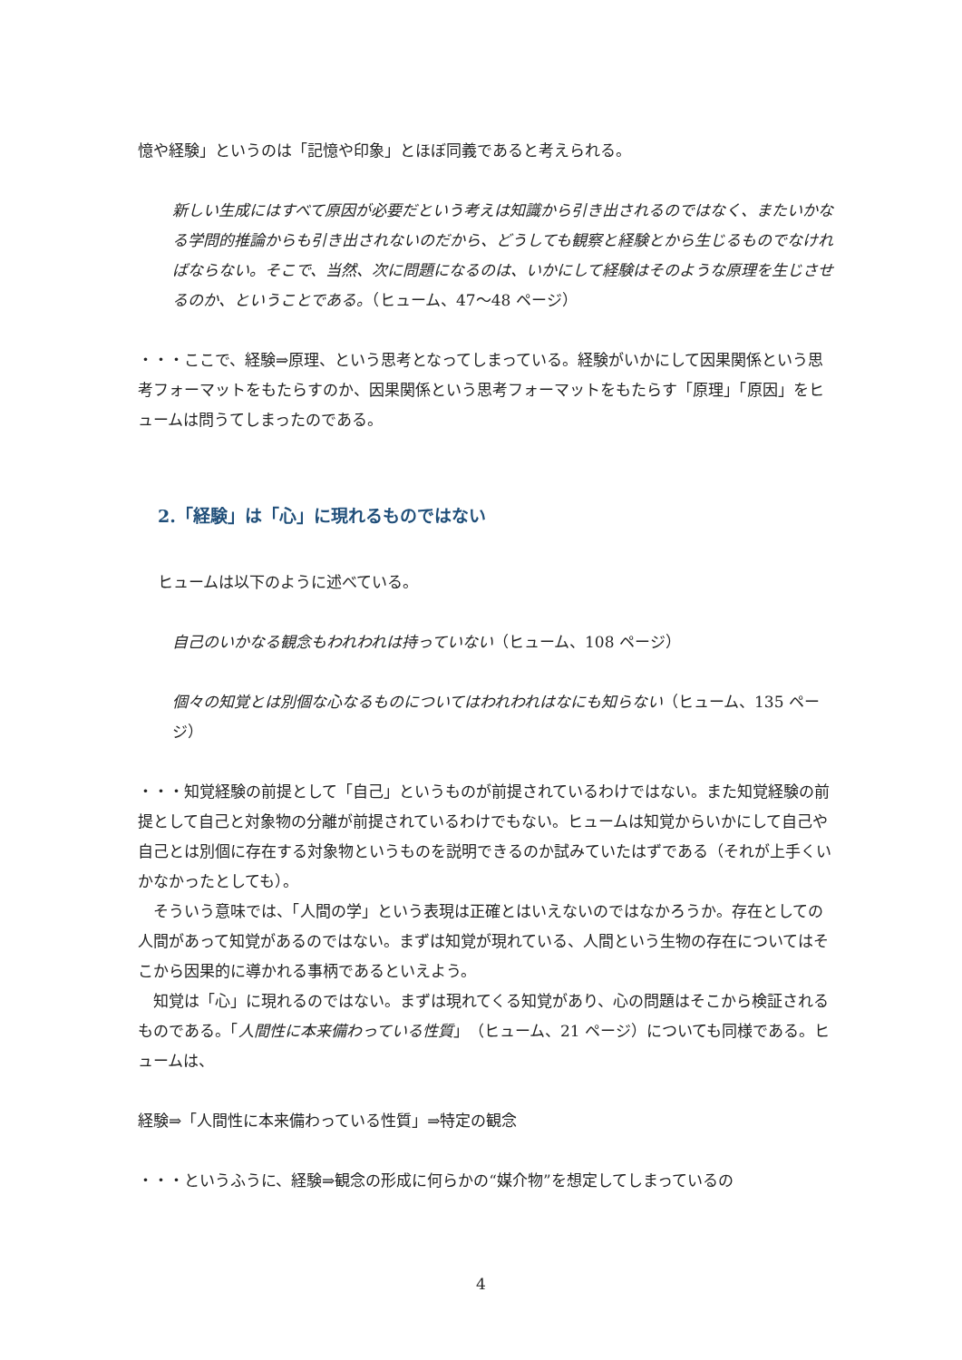憶や経験」というのは「記憶や印象」とほぼ同義であると考えられる。
新しい生成にはすべて原因が必要だという考えは知識から引き出されるのではなく、またいかなる学問的推論からも引き出されないのだから、どうしても観察と経験とから生じるものでなければならない。そこで、当然、次に問題になるのは、いかにして経験はそのような原理を生じさせるのか、ということである。（ヒューム、47～48 ページ）
・・・ここで、経験⇒原理、という思考となってしまっている。経験がいかにして因果関係という思考フォーマットをもたらすのか、因果関係という思考フォーマットをもたらす「原理」「原因」をヒュームは問うてしまったのである。
2.「経験」は「心」に現れるものではない
ヒュームは以下のように述べている。
自己のいかなる観念もわれわれは持っていない（ヒューム、108 ページ）
個々の知覚とは別個な心なるものについてはわれわれはなにも知らない（ヒューム、135 ページ）
・・・知覚経験の前提として「自己」というものが前提されているわけではない。また知覚経験の前提として自己と対象物の分離が前提されているわけでもない。ヒュームは知覚からいかにして自己や自己とは別個に存在する対象物というものを説明できるのか試みていたはずである（それが上手くいかなかったとしても）。
　そういう意味では、「人間の学」という表現は正確とはいえないのではなかろうか。存在としての人間があって知覚があるのではない。まずは知覚が現れている、人間という生物の存在についてはそこから因果的に導かれる事柄であるといえよう。
　知覚は「心」に現れるのではない。まずは現れてくる知覚があり、心の問題はそこから検証されるものである。「人間性に本来備わっている性質」（ヒューム、21 ページ）についても同様である。ヒュームは、
経験⇒「人間性に本来備わっている性質」⇒特定の観念
・・・というふうに、経験⇒観念の形成に何らかの“媒介物”を想定してしまっているの
4